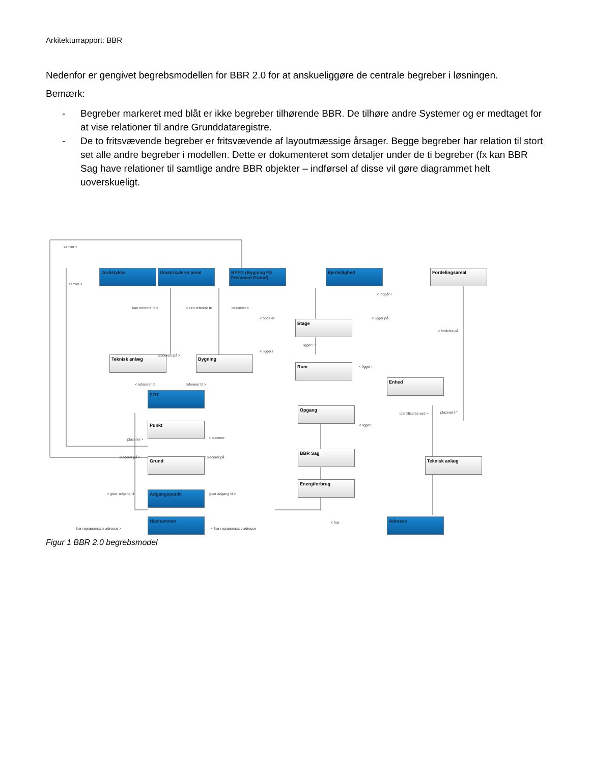Arkitekturrapport: BBR
Nedenfor er gengivet begrebsmodellen for BBR 2.0 for at anskueliggøre de centrale begreber i løsningen.
Bemærk:
- Begreber markeret med blåt er ikke begreber tilhørende BBR. De tilhøre andre Systemer og er medtaget for at vise relationer til andre Grunddataregistre.
- De to fritsvævende begreber er fritsvævende af layoutmæssige årsager. Begge begreber har relation til stort set alle andre begreber i modellen. Dette er dokumenteret som detaljer under de ti begreber (fx kan BBR Sag have relationer til samtlige andre BBR objekter – indførsel af disse vil gøre diagrammet helt uoverskueligt.
samler >
Jordstykke Umatrikuleret areal
BPFG (Bygning På Fremmed Grund)
Ejerlejlighed Fordelingsareal
samler >
< indgår i
kan referere til > < kan referere til beskriver >
Etage
< opdeler < ligger på
< fordeles på
Teknisk anlæg placeret i/på > Bygning
< ligger i
ligger i ^
Rum < ligger i
Enhed
< refererer til refererer til >
FOT
Opgang
< ligger i
identificeres ved > placeret i ^
Punkt
placerer > < placerer
BBR Sag
Teknisk anlæg
placeret på > < placeret på
Grund
Energiforbrug
< giver adgang til giver adgang til >
Adgangspunkt
Husnummer
< har
Adresse
har repræsentativ adresse > < har repræsentativ adresse
Figur 1 BBR 2.0 begrebsmodel